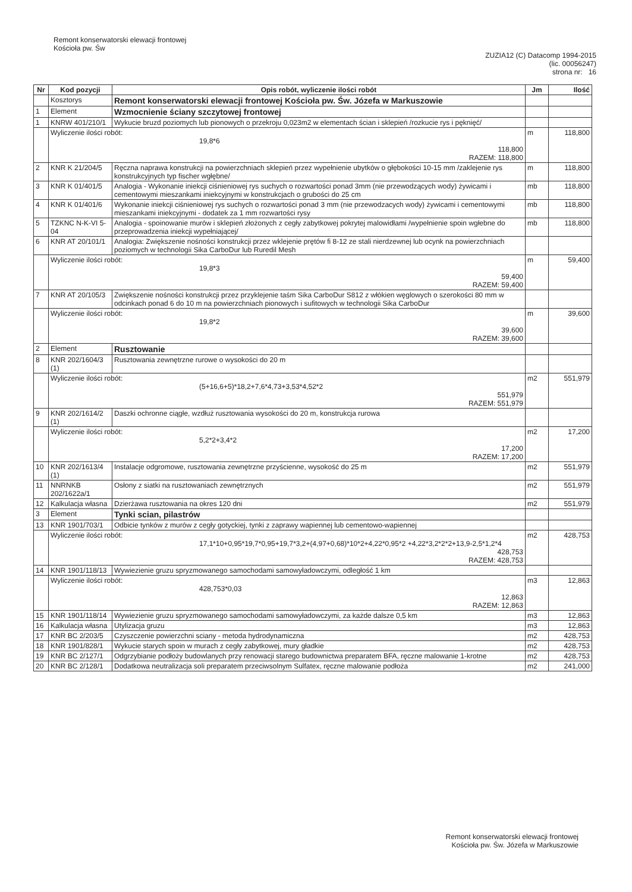Remont konserwatorski elewacji frontowej
Kościoła pw. Św
ZUZIA12 (C) Datacomp 1994-2015
(lic. 00056247)
strona nr: 16
| Nr | Kod pozycji | Opis robót, wyliczenie ilości robót | Jm | Ilość |
| --- | --- | --- | --- | --- |
| | Kosztorys | Remont konserwatorski elewacji frontowej Kościoła pw. Św. Józefa w Markuszowie | | |
| 1 | Element | Wzmocnienie ściany szczytowej frontowej | | |
| 1 | KNRW 401/210/1 | Wykucie bruzd poziomych lub pionowych o przekroju 0,023m2 w elementach ścian i sklepień /rozkucie rys i pęknięć/ | | |
| | Wyliczenie ilości robót: 19,8*6 118,800 RAZEM: 118,800 | | m | 118,800 |
| 2 | KNR K 21/204/5 | Ręczna naprawa konstrukcji na powierzchniach sklepień przez wypełnienie ubytków o głębokości 10-15 mm /zaklejenie rys konstrukcyjnych typ fischer wgłębne/ | m | 118,800 |
| 3 | KNR K 01/401/5 | Analogia - Wykonanie iniekcji ciśnieniowej rys suchych o rozwartości ponad 3mm (nie przewodzących wody) żywicami i cementowymi mieszankami iniekcyjnymi w konstrukcjach o grubości do 25 cm | mb | 118,800 |
| 4 | KNR K 01/401/6 | Wykonanie iniekcji ciśnieniowej rys suchych o rozwartości ponad 3 mm (nie przewodzacych wody) żywicami i cementowymi mieszankami iniekcyjnymi - dodatek za 1 mm rozwartości rysy | mb | 118,800 |
| 5 | TZKNC N-K-VI 5-04 | Analogia - spoinowanie murów i sklepień złożonych z cegły zabytkowej pokrytej malowidłami /wypełnienie spoin wgłebne do przeprowadzenia iniekcji wypełniającej/ | mb | 118,800 |
| 6 | KNR AT 20/101/1 | Analogia: Zwiększenie nośności konstrukcji przez wklejenie prętów fi 8-12 ze stali nierdzewnej lub ocynk na powierzchniach poziomych w technologii Sika CarboDur lub Ruredil Mesh | | |
| | Wyliczenie ilości robót: 19,8*3 59,400 RAZEM: 59,400 | | m | 59,400 |
| 7 | KNR AT 20/105/3 | Zwiększenie nośności konstrukcji przez przyklejenie taśm Sika CarboDur S812 z włókien węglowych o szerokości 80 mm w odcinkach ponad 6 do 10 m na powierzchniach pionowych i sufitowych w technologii Sika CarboDur | | |
| | Wyliczenie ilości robót: 19,8*2 39,600 RAZEM: 39,600 | | m | 39,600 |
| 2 | Element | Rusztowanie | | |
| 8 | KNR 202/1604/3 (1) | Rusztowania zewnętrzne rurowe o wysokości do 20 m | | |
| | Wyliczenie ilości robót: (5+16,6+5)*18,2+7,6*4,73+3,53*4,52*2 551,979 RAZEM: 551,979 | | m2 | 551,979 |
| 9 | KNR 202/1614/2 (1) | Daszki ochronne ciągłe, wzdłuż rusztowania wysokości do 20 m, konstrukcja rurowa | | |
| | Wyliczenie ilości robót: 5,2*2+3,4*2 17,200 RAZEM: 17,200 | | m2 | 17,200 |
| 10 | KNR 202/1613/4 (1) | Instalacje odgromowe, rusztowania zewnętrzne przyścienne, wysokość do 25 m | m2 | 551,979 |
| 11 | NNRNKB 202/1622a/1 | Osłony z siatki na rusztowaniach zewnętrznych | m2 | 551,979 |
| 12 | Kalkulacja własna | Dzierżawa rusztowania na okres 120 dni | m2 | 551,979 |
| 3 | Element | Tynki scian, pilastrów | | |
| 13 | KNR 1901/703/1 | Odbicie tynków z murów z cegły gotyckiej, tynki z zaprawy wapiennej lub cementowo-wapiennej | | |
| | Wyliczenie ilości robót: 17,1*10+0,95*19,7*0,95+19,7*3,2+(4,97+0,68)*10*2+4,22*0,95*2 +4,22*3,2*2*2+13,9-2,5*1,2*4 428,753 RAZEM: 428,753 | | m2 | 428,753 |
| 14 | KNR 1901/118/13 | Wywiezienie gruzu spryzmowanego samochodami samowyładowczymi, odległość 1 km | | |
| | Wyliczenie ilości robót: 428,753*0,03 12,863 RAZEM: 12,863 | | m3 | 12,863 |
| 15 | KNR 1901/118/14 | Wywiezienie gruzu spryzmowanego samochodami samowyładowczymi, za każde dalsze 0,5 km | m3 | 12,863 |
| 16 | Kalkulacja własna | Utylizacja gruzu | m3 | 12,863 |
| 17 | KNR BC 2/203/5 | Czyszczenie powierzchni sciany - metoda hydrodynamiczna | m2 | 428,753 |
| 18 | KNR 1901/828/1 | Wykucie starych spoin w murach z cegły zabytkowej, mury gładkie | m2 | 428,753 |
| 19 | KNR BC 2/127/1 | Odgrzybianie podłoży budowlanych przy renowacji starego budownictwa preparatem BFA, ręczne malowanie 1-krotne | m2 | 428,753 |
| 20 | KNR BC 2/128/1 | Dodatkowa neutralizacja soli preparatem przeciwsolnym Sulfatex, ręczne malowanie podłoża | m2 | 241,000 |
Remont konserwatorski elewacji frontowej
Kościoła pw. Św. Józefa w Markuszowie